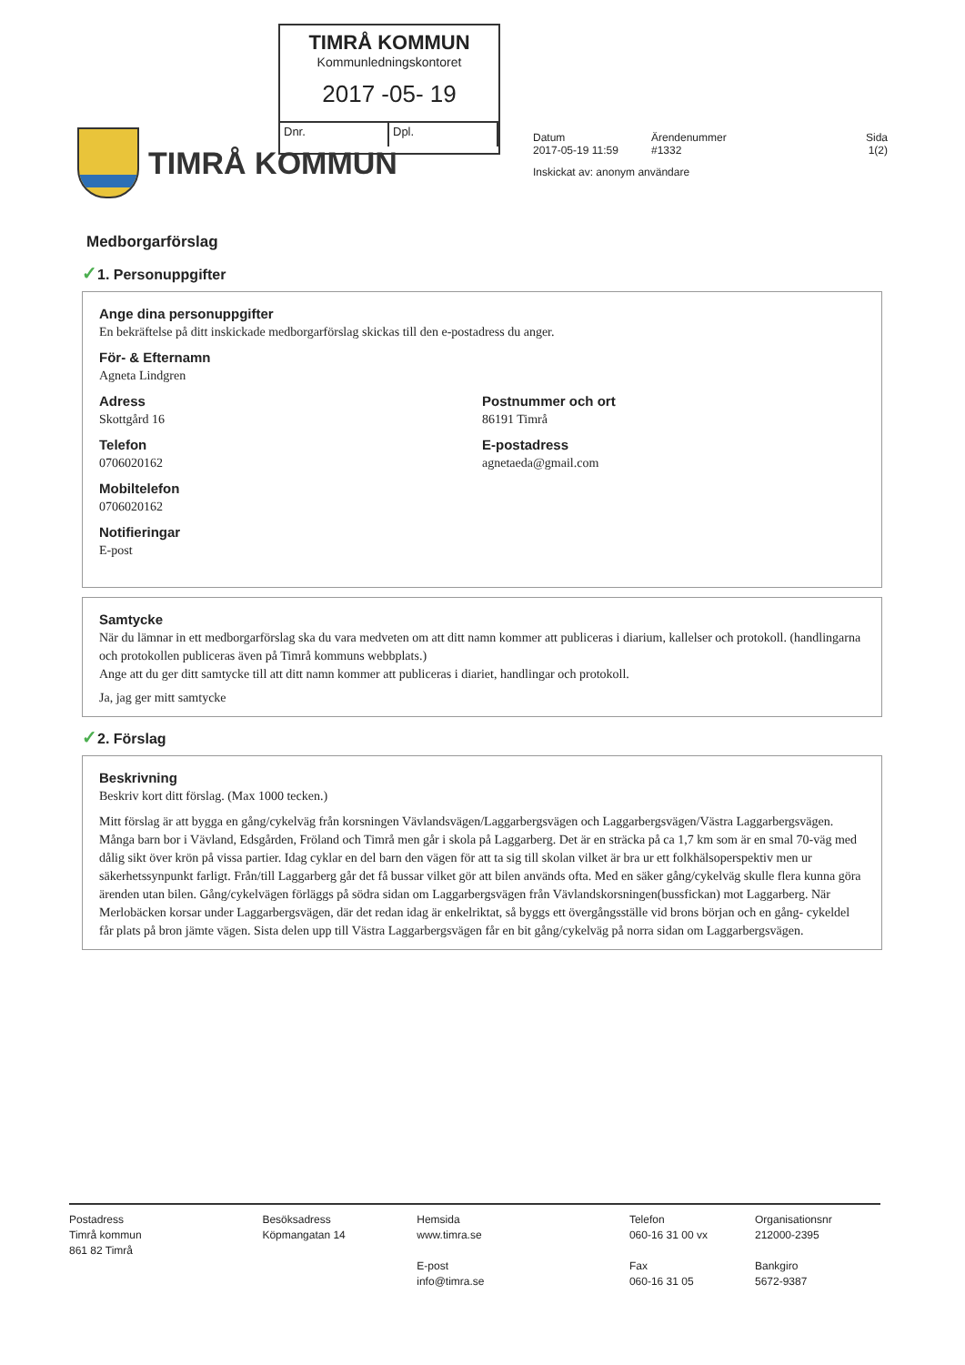TIMRÅ KOMMUN
Kommunledningskontoret
2017 -05- 19
Dnr. Dpl.
TIMRÅ KOMMUN
Datum Ärendenummer Sida
2017-05-19 11:59 #1332 1(2)
Inskickat av: anonym användare
Medborgarförslag
✓1. Personuppgifter
Ange dina personuppgifter
En bekräftelse på ditt inskickade medborgarförslag skickas till den e-postadress du anger.
För- & Efternamn
Agneta Lindgren
Adress
Skottgård 16
Postnummer och ort
86191 Timrå
Telefon
0706020162
E-postadress
agnetaeda@gmail.com
Mobiltelefon
0706020162
Notifieringar
E-post
Samtycke
När du lämnar in ett medborgarförslag ska du vara medveten om att ditt namn kommer att publiceras i diarium, kallelser och protokoll. (handlingarna och protokollen publiceras även på Timrå kommuns webbplats.)
Ange att du ger ditt samtycke till att ditt namn kommer att publiceras i diariet, handlingar och protokoll.
Ja, jag ger mitt samtycke
✓2. Förslag
Beskrivning
Beskriv kort ditt förslag. (Max 1000 tecken.)
Mitt förslag är att bygga en gång/cykelväg från korsningen Vävlandsvägen/Laggarbergsvägen och Laggarbergsvägen/Västra Laggarbergsvägen. Många barn bor i Vävland, Edsgården, Fröland och Timrå men går i skola på Laggarberg. Det är en sträcka på ca 1,7 km som är en smal 70-väg med dålig sikt över krön på vissa partier. Idag cyklar en del barn den vägen för att ta sig till skolan vilket är bra ur ett folkhälsoperspektiv men ur säkerhetssynpunkt farligt. Från/till Laggarberg går det få bussar vilket gör att bilen används ofta. Med en säker gång/cykelväg skulle flera kunna göra ärenden utan bilen. Gång/cykelvägen förläggs på södra sidan om Laggarbergsvägen från Vävlandskorsningen(bussfickan) mot Laggarberg. När Merlobäcken korsar under Laggarbergsvägen, där det redan idag är enkelriktat, så byggs ett övergångsställe vid brons början och en gång- cykeldel får plats på bron jämte vägen. Sista delen upp till Västra Laggarbergsvägen får en bit gång/cykelväg på norra sidan om Laggarbergsvägen.
Postadress
Timrå kommun
861 82 Timrå
Besöksadress
Köpmangatan 14
Hemsida
www.timra.se
E-post
info@timra.se
Telefon
060-16 31 00 vx
Fax
060-16 31 05
Organisationsnr
212000-2395
Bankgiro
5672-9387